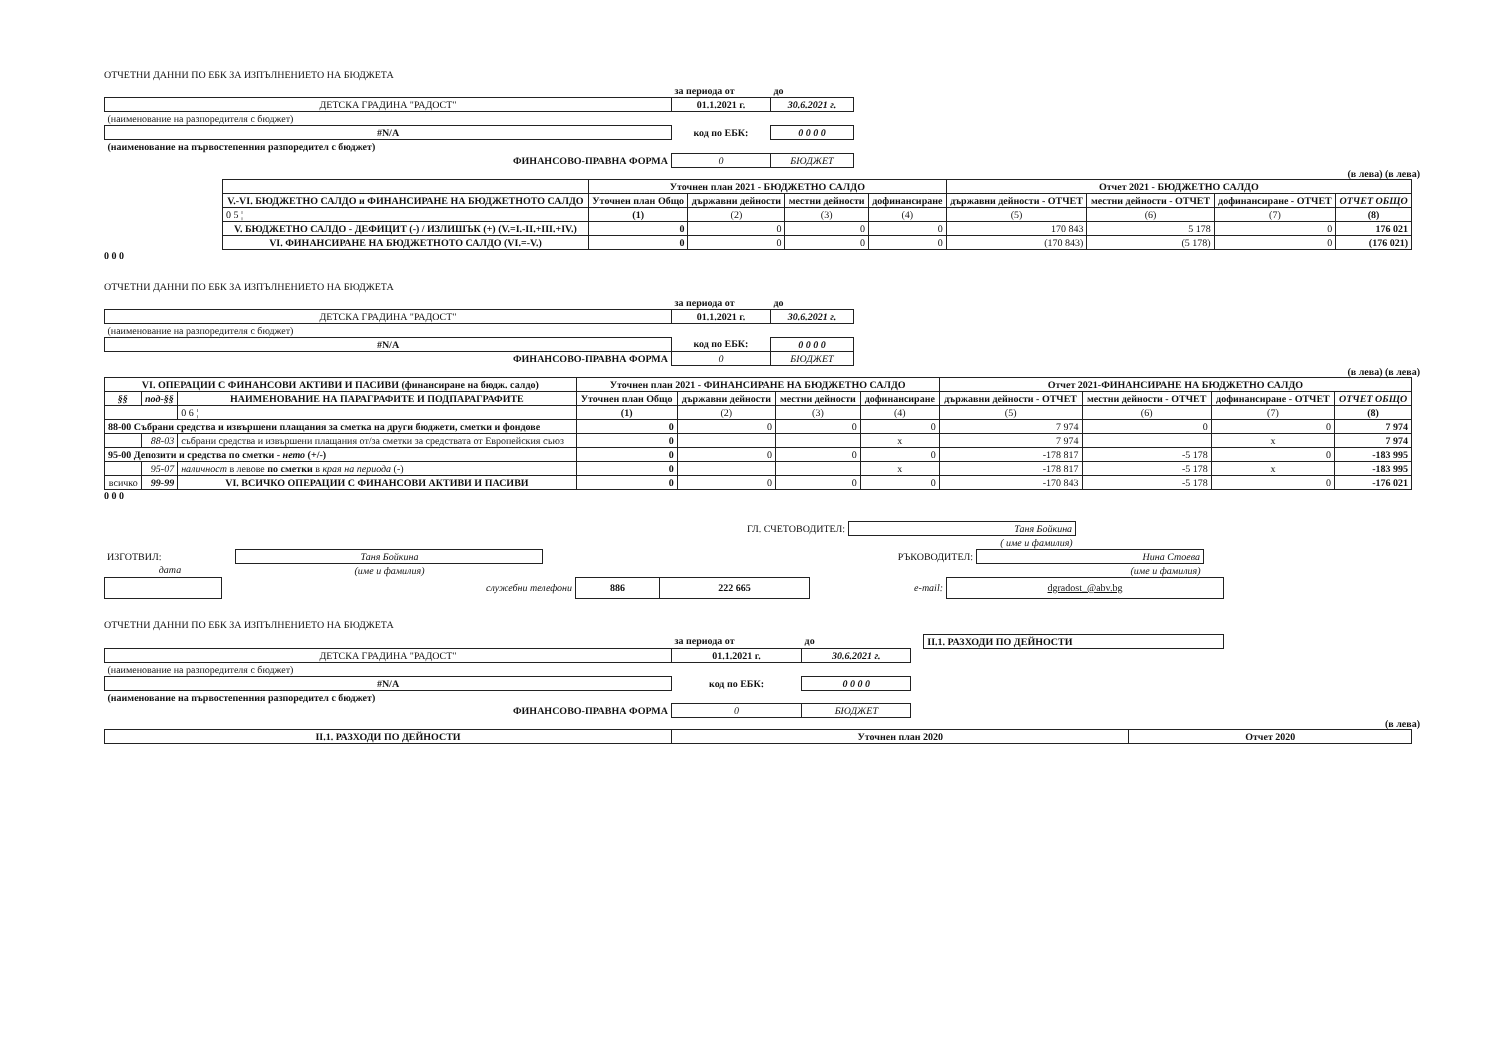ОТЧЕТНИ ДАННИ ПО ЕБК ЗА ИЗПЪЛНЕНИЕТО НА БЮДЖЕТА
| | за периода от | до |
| ДЕТСКА ГРАДИНА "РАДОСТ" | 01.1.2021 г. | 30.6.2021 г. |
| (наименование на разпоредителя с бюджет) | | |
| #N/A | код по ЕБК: | 0 0 0 0 |
| (наименование на първостепенния разпоредител с бюджет) | | |
| ФИНАНСОВО-ПРАВНА ФОРМА | 0 | БЮДЖЕТ |
(в лева) (в лева)
| | Уточнен план 2021 - БЮДЖЕТНО САЛДО | | | | Отчет 2021 - БЮДЖЕТНО САЛДО | | | |
| V.-VI. БЮДЖЕТНО САЛДО и ФИНАНСИРАНЕ НА БЮДЖЕТНОТО САЛДО | Уточнен план Общо | държавни дейности | местни дейности | дофинансиране | държавни дейности - ОТЧЕТ | местни дейности - ОТЧЕТ | дофинансиране - ОТЧЕТ | ОТЧЕТ ОБЩО |
| 0 5 ¦ | (1) | (2) | (3) | (4) | (5) | (6) | (7) | (8) |
| V. БЮДЖЕТНО САЛДО - ДЕФИЦИТ (-) / ИЗЛИШЪК (+) (V.=I.-II.+III.+IV.) | 0 | 0 | 0 | 0 | 170 843 | 5 178 | 0 | 176 021 |
| VI. ФИНАНСИРАНЕ НА БЮДЖЕТНОТО САЛДО (VI.=-V.) | 0 | 0 | 0 | 0 | (170 843) | (5 178) | 0 | (176 021) |
0 0 0
ОТЧЕТНИ ДАННИ ПО ЕБК ЗА ИЗПЪЛНЕНИЕТО НА БЮДЖЕТА
| | за периода от | до |
| ДЕТСКА ГРАДИНА "РАДОСТ" | 01.1.2021 г. | 30.6.2021 г. |
| (наименование на разпоредителя с бюджет) | | |
| #N/A | код по ЕБК: | 0 0 0 0 |
| ФИНАНСОВО-ПРАВНА ФОРМА | 0 | БЮДЖЕТ |
(в лева) (в лева)
| VI. ОПЕРАЦИИ С ФИНАНСОВИ АКТИВИ И ПАСИВИ (финансиране на бюдж. салдо) | | | Уточнен план 2021 - ФИНАНСИРАНЕ НА БЮДЖЕТНО САЛДО | | | | Отчет 2021-ФИНАНСИРАНЕ НА БЮДЖЕТНО САЛДО | | | |
| §§ | под-§§ | НАИМЕНОВАНИЕ НА ПАРАГРАФИТЕ И ПОДПАРАГРАФИТЕ | Уточнен план Общо | държавни дейности | местни дейности | дофинансиране | държавни дейности - ОТЧЕТ | местни дейности - ОТЧЕТ | дофинансиране - ОТЧЕТ | ОТЧЕТ ОБЩО |
| | | 0 6 ¦ | (1) | (2) | (3) | (4) | (5) | (6) | (7) | (8) |
| 88-00 Събрани средства и извършени плащания за сметка на други бюджети, сметки и фондове | | | 0 | 0 | 0 | 0 | 7 974 | 0 | 0 | 7 974 |
| | 88-03 | събрани средства и извършени плащания от/за сметки за средствата от Европейския съюз | 0 | | | x | 7 974 | | x | 7 974 |
| 95-00 Депозити и средства по сметки - нето (+/-) | | | 0 | 0 | 0 | 0 | -178 817 | -5 178 | 0 | -183 995 |
| | 95-07 | наличност в левове по сметки в края на периода (-) | 0 | | | x | -178 817 | -5 178 | x | -183 995 |
| всичко | 99-99 | VI. ВСИЧКО ОПЕРАЦИИ С ФИНАНСОВИ АКТИВИ И ПАСИВИ | 0 | 0 | 0 | 0 | -170 843 | -5 178 | 0 | -176 021 |
0 0 0
| ГЛ. СЧЕТОВОДИТЕЛ: | Таня Бойкина |
| | ( име и фамилия) |
| ИЗГОТВИЛ: | Таня Бойкина | | РЪКОВОДИТЕЛ: | Нина Стоева |
| дата | (име и фамилия) | | | (име и фамилия) |
| | служебни телефони | 886 | 222 665 | e-mail: | dgradost_@abv.bg |
ОТЧЕТНИ ДАННИ ПО ЕБК ЗА ИЗПЪЛНЕНИЕТО НА БЮДЖЕТА
| | за периода от | до | | II.1. РАЗХОДИ ПО ДЕЙНОСТИ |
| ДЕТСКА ГРАДИНА "РАДОСТ" | 01.1.2021 г. | 30.6.2021 г. | | |
| (наименование на разпоредителя с бюджет) | | | | |
| #N/A | код по ЕБК: | 0 0 0 0 | | |
| (наименование на първостепенния разпоредител с бюджет) | | | | |
| ФИНАНСОВО-ПРАВНА ФОРМА | 0 | БЮДЖЕТ | | |
(в лева)
| II.1. РАЗХОДИ ПО ДЕЙНОСТИ | Уточнен план 2020 | Отчет 2020 |